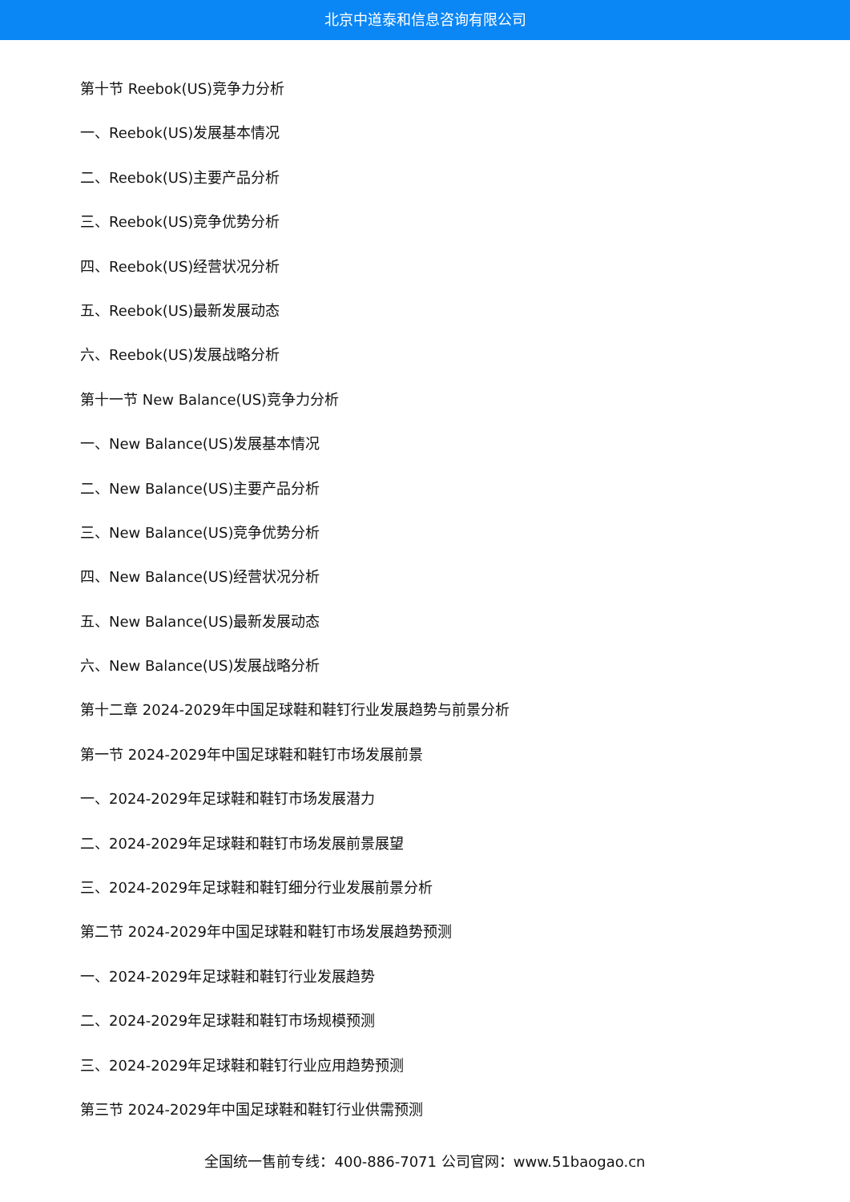北京中道泰和信息咨询有限公司
第十节 Reebok(US)竞争力分析
一、Reebok(US)发展基本情况
二、Reebok(US)主要产品分析
三、Reebok(US)竞争优势分析
四、Reebok(US)经营状况分析
五、Reebok(US)最新发展动态
六、Reebok(US)发展战略分析
第十一节 New Balance(US)竞争力分析
一、New Balance(US)发展基本情况
二、New Balance(US)主要产品分析
三、New Balance(US)竞争优势分析
四、New Balance(US)经营状况分析
五、New Balance(US)最新发展动态
六、New Balance(US)发展战略分析
第十二章 2024-2029年中国足球鞋和鞋钉行业发展趋势与前景分析
第一节 2024-2029年中国足球鞋和鞋钉市场发展前景
一、2024-2029年足球鞋和鞋钉市场发展潜力
二、2024-2029年足球鞋和鞋钉市场发展前景展望
三、2024-2029年足球鞋和鞋钉细分行业发展前景分析
第二节 2024-2029年中国足球鞋和鞋钉市场发展趋势预测
一、2024-2029年足球鞋和鞋钉行业发展趋势
二、2024-2029年足球鞋和鞋钉市场规模预测
三、2024-2029年足球鞋和鞋钉行业应用趋势预测
第三节 2024-2029年中国足球鞋和鞋钉行业供需预测
全国统一售前专线：400-886-7071 公司官网：www.51baogao.cn